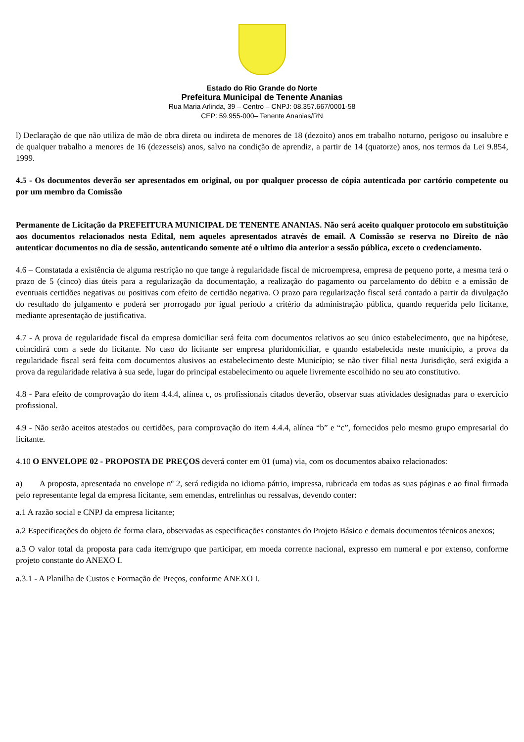Estado do Rio Grande do Norte
Prefeitura Municipal de Tenente Ananias
Rua Maria Arlinda, 39 – Centro – CNPJ: 08.357.667/0001-58
CEP: 59.955-000– Tenente Ananias/RN
l) Declaração de que não utiliza de mão de obra direta ou indireta de menores de 18 (dezoito) anos em trabalho noturno, perigoso ou insalubre e de qualquer trabalho a menores de 16 (dezesseis) anos, salvo na condição de aprendiz, a partir de 14 (quatorze) anos, nos termos da Lei 9.854, 1999.
4.5 - Os documentos deverão ser apresentados em original, ou por qualquer processo de cópia autenticada por cartório competente ou por um membro da Comissão
Permanente de Licitação da PREFEITURA MUNICIPAL DE TENENTE ANANIAS. Não será aceito qualquer protocolo em substituição aos documentos relacionados nesta Edital, nem aqueles apresentados através de email. A Comissão se reserva no Direito de não autenticar documentos no dia de sessão, autenticando somente até o ultimo dia anterior a sessão pública, exceto o credenciamento.
4.6 – Constatada a existência de alguma restrição no que tange à regularidade fiscal de microempresa, empresa de pequeno porte, a mesma terá o prazo de 5 (cinco) dias úteis para a regularização da documentação, a realização do pagamento ou parcelamento do débito e a emissão de eventuais certidões negativas ou positivas com efeito de certidão negativa. O prazo para regularização fiscal será contado a partir da divulgação do resultado do julgamento e poderá ser prorrogado por igual período a critério da administração pública, quando requerida pelo licitante, mediante apresentação de justificativa.
4.7 - A prova de regularidade fiscal da empresa domiciliar será feita com documentos relativos ao seu único estabelecimento, que na hipótese, coincidirá com a sede do licitante. No caso do licitante ser empresa pluridomiciliar, e quando estabelecida neste município, a prova da regularidade fiscal será feita com documentos alusivos ao estabelecimento deste Município; se não tiver filial nesta Jurisdição, será exigida a prova da regularidade relativa à sua sede, lugar do principal estabelecimento ou aquele livremente escolhido no seu ato constitutivo.
4.8 - Para efeito de comprovação do item 4.4.4, alínea c, os profissionais citados deverão, observar suas atividades designadas para o exercício profissional.
4.9 - Não serão aceitos atestados ou certidões, para comprovação do item 4.4.4, alínea “b” e “c”, fornecidos pelo mesmo grupo empresarial do licitante.
4.10 O ENVELOPE 02 - PROPOSTA DE PREÇOS deverá conter em 01 (uma) via, com os documentos abaixo relacionados:
a) A proposta, apresentada no envelope nº 2, será redigida no idioma pátrio, impressa, rubricada em todas as suas páginas e ao final firmada pelo representante legal da empresa licitante, sem emendas, entrelinhas ou ressalvas, devendo conter:
a.1 A razão social e CNPJ da empresa licitante;
a.2 Especificações do objeto de forma clara, observadas as especificações constantes do Projeto Básico e demais documentos técnicos anexos;
a.3 O valor total da proposta para cada item/grupo que participar, em moeda corrente nacional, expresso em numeral e por extenso, conforme projeto constante do ANEXO I.
a.3.1 - A Planilha de Custos e Formação de Preços, conforme ANEXO I.